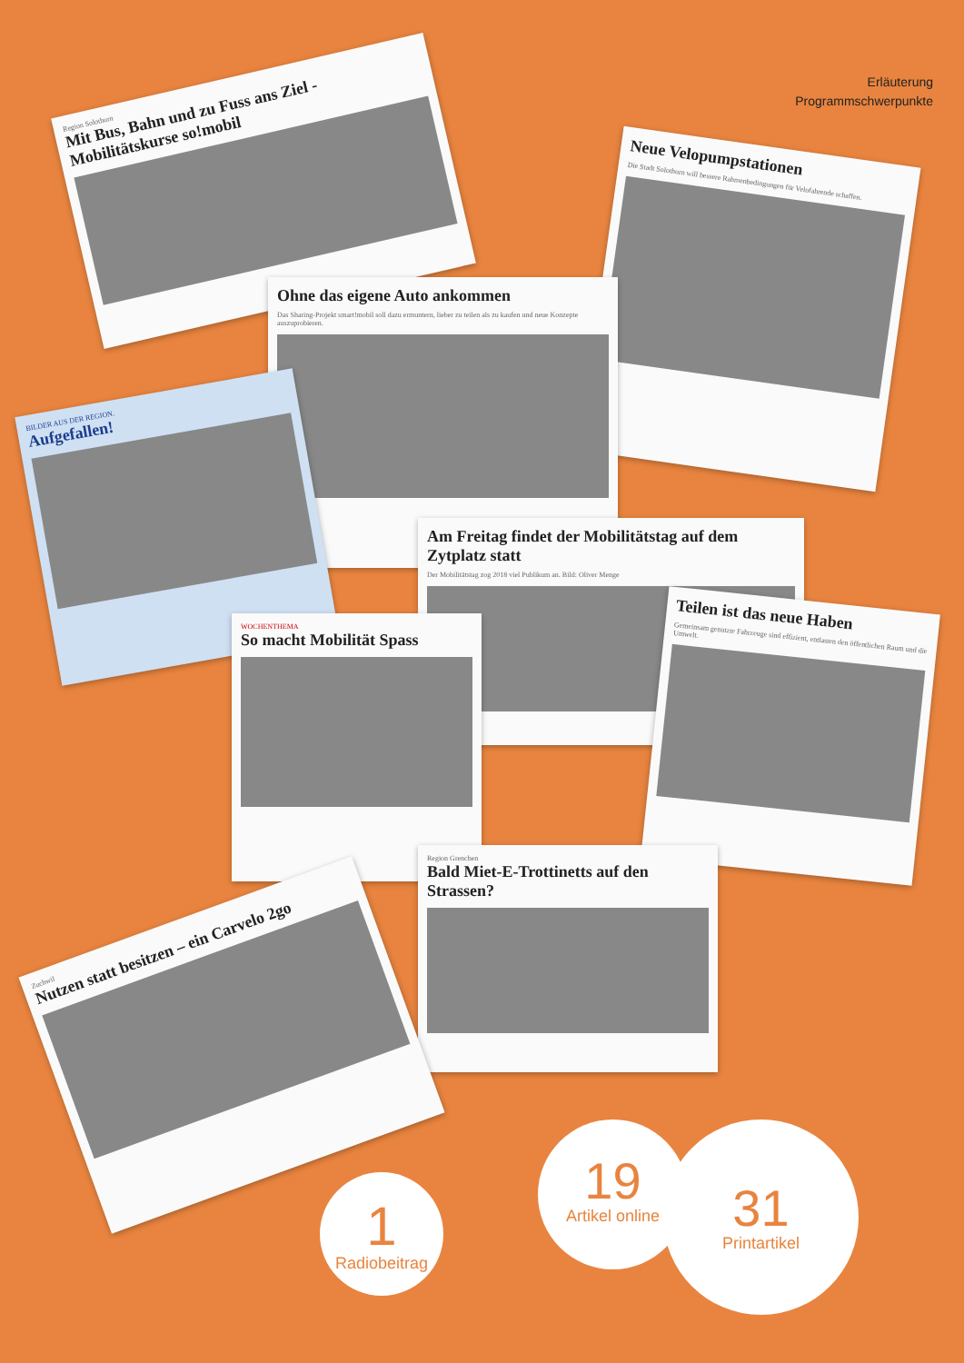Erläuterung
Programmschwerpunkte
Region Solothurn
Mit Bus, Bahn und zu Fuss ans Ziel - Mobilitätskurse so!mobil
Neue Velopumpstationen
Die Stadt Solothurn will bessere Rahmenbedingungen für Velofahrende schaffen.
Ohne das eigene Auto ankommen
Das Sharing-Projekt smart!mobil soll dazu ermuntern, lieber zu teilen als zu kaufen und neue Konzepte auszuprobieren.
BILDER AUS DER REGION.
Aufgefallen!
Am Freitag findet der Mobilitätstag auf dem Zytplatz statt
Der Mobilitätstag zog 2018 viel Publikum an. Bild: Oliver Menge
Teilen ist das neue Haben
Gemeinsam genutzte Fahrzeuge sind effizient, entlasten den öffentlichen Raum und die Umwelt.
WOCHENTHEMA
So macht Mobilität Spass
Region Grenchen
Bald Miet-E-Trottinetts auf den Strassen?
Zuchwil
Nutzen statt besitzen – ein Carvelo 2go
1
Radiobeitrag
19
Artikel online
31
Printartikel